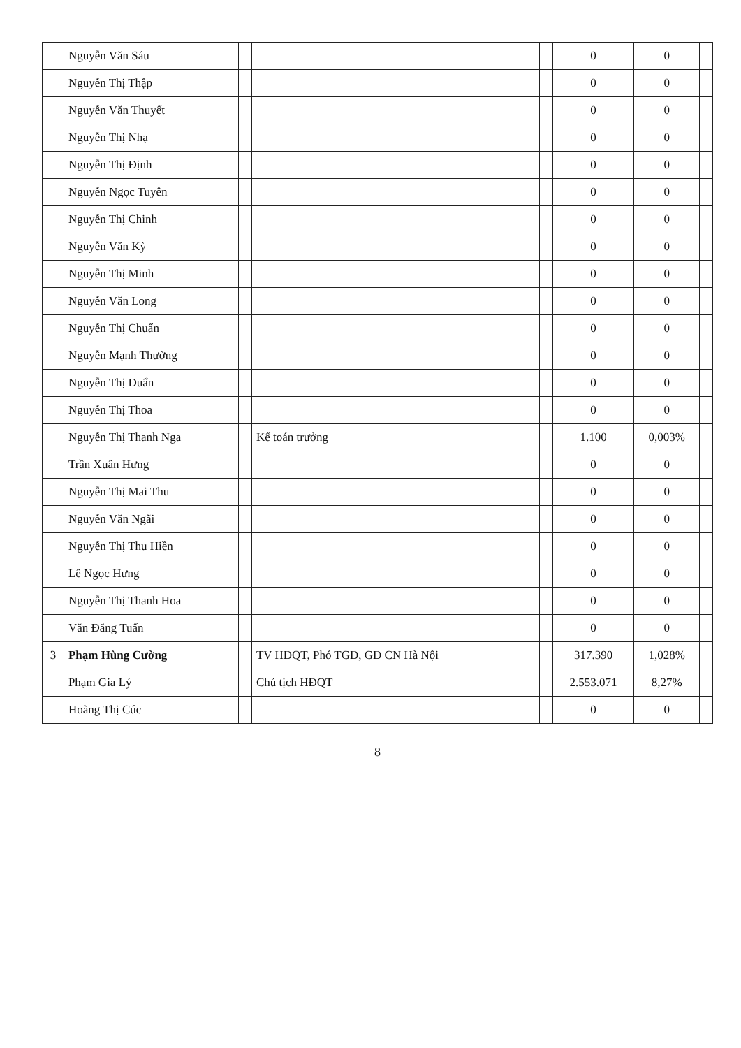| | Nguyễn Văn Sáu | | | | | 0 | 0 | |
| | Nguyễn Thị Thập | | | | | 0 | 0 | |
| | Nguyễn Văn Thuyết | | | | | 0 | 0 | |
| | Nguyễn Thị Nhạ | | | | | 0 | 0 | |
| | Nguyễn Thị Định | | | | | 0 | 0 | |
| | Nguyễn Ngọc Tuyên | | | | | 0 | 0 | |
| | Nguyễn Thị Chinh | | | | | 0 | 0 | |
| | Nguyễn Văn Kỳ | | | | | 0 | 0 | |
| | Nguyễn Thị Minh | | | | | 0 | 0 | |
| | Nguyễn Văn Long | | | | | 0 | 0 | |
| | Nguyễn Thị Chuẩn | | | | | 0 | 0 | |
| | Nguyễn Mạnh Thường | | | | | 0 | 0 | |
| | Nguyễn Thị Duẩn | | | | | 0 | 0 | |
| | Nguyễn Thị Thoa | | | | | 0 | 0 | |
| | Nguyễn Thị Thanh Nga | | Kế toán trưởng | | | 1.100 | 0,003% | |
| | Trần Xuân Hưng | | | | | 0 | 0 | |
| | Nguyễn Thị Mai Thu | | | | | 0 | 0 | |
| | Nguyễn Văn Ngãi | | | | | 0 | 0 | |
| | Nguyễn Thị Thu Hiền | | | | | 0 | 0 | |
| | Lê Ngọc Hưng | | | | | 0 | 0 | |
| | Nguyễn Thị Thanh Hoa | | | | | 0 | 0 | |
| | Văn Đăng Tuấn | | | | | 0 | 0 | |
| 3 | Phạm Hùng Cường | | TV HĐQT, Phó TGĐ, GĐ CN Hà Nội | | | 317.390 | 1,028% | |
| | Phạm Gia Lý | | Chủ tịch HĐQT | | | 2.553.071 | 8,27% | |
| | Hoàng Thị Cúc | | | | | 0 | 0 | |
8